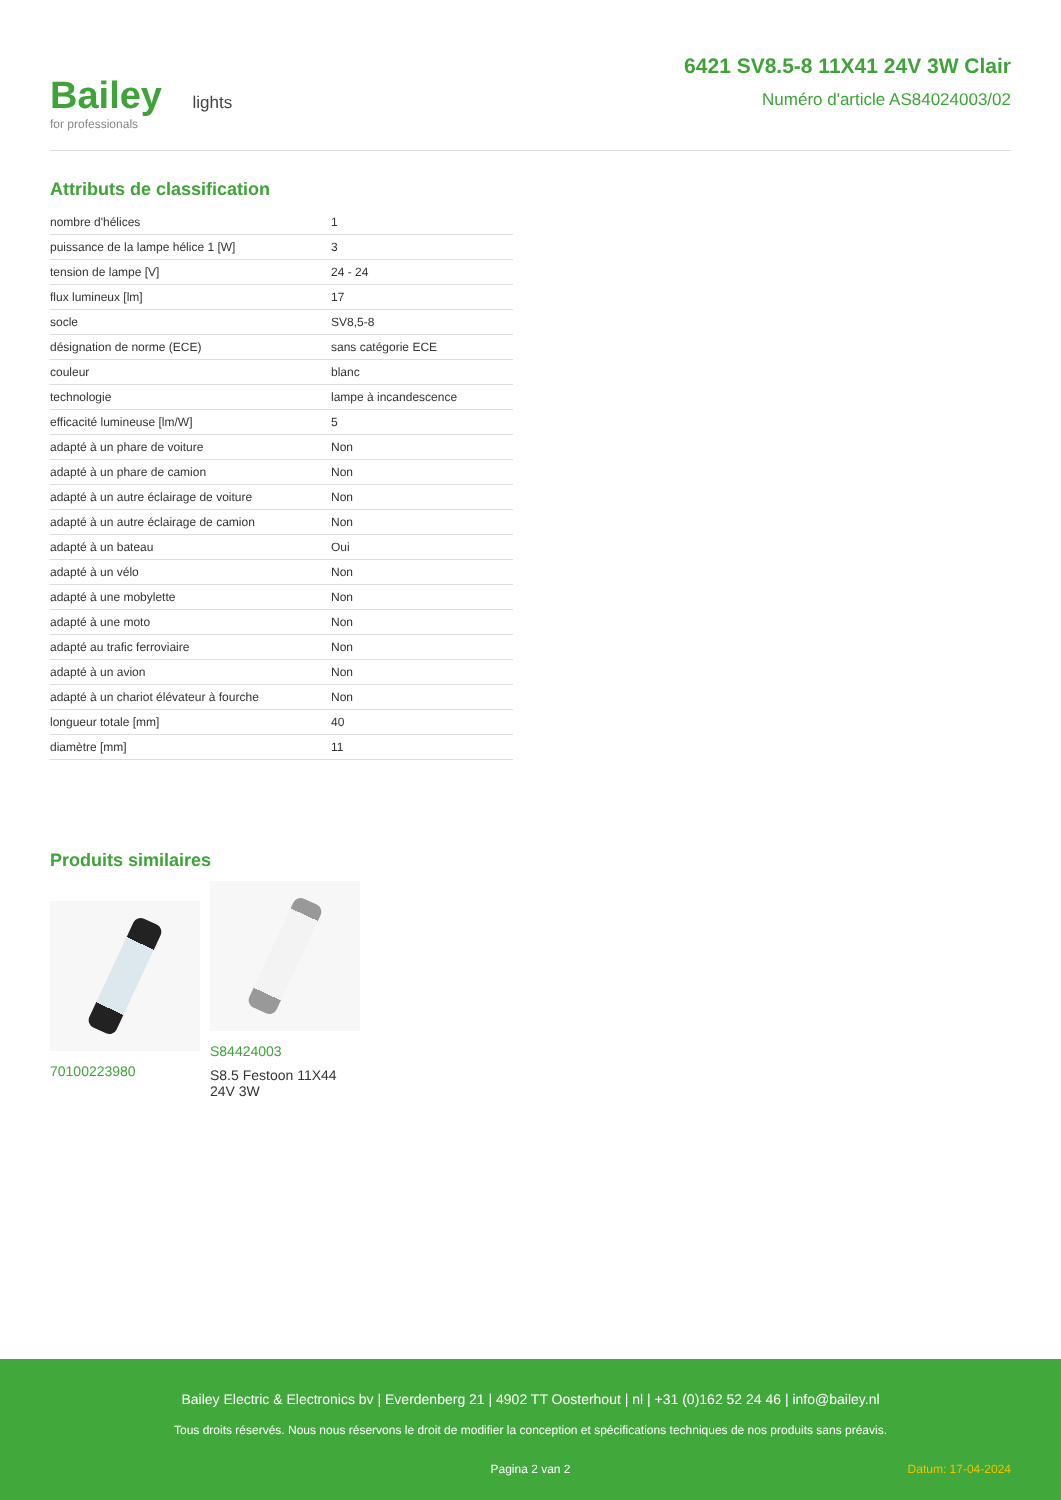Bailey lights
for professionals
6421 SV8.5-8 11X41 24V 3W Clair
Numéro d'article AS84024003/02
Attributs de classification
| nombre d'hélices | 1 |
| puissance de la lampe hélice 1 [W] | 3 |
| tension de lampe [V] | 24 - 24 |
| flux lumineux [lm] | 17 |
| socle | SV8,5-8 |
| désignation de norme (ECE) | sans catégorie ECE |
| couleur | blanc |
| technologie | lampe à incandescence |
| efficacité lumineuse [lm/W] | 5 |
| adapté à un phare de voiture | Non |
| adapté à un phare de camion | Non |
| adapté à un autre éclairage de voiture | Non |
| adapté à un autre éclairage de camion | Non |
| adapté à un bateau | Oui |
| adapté à un vélo | Non |
| adapté à une mobylette | Non |
| adapté à une moto | Non |
| adapté au trafic ferroviaire | Non |
| adapté à un avion | Non |
| adapté à un chariot élévateur à fourche | Non |
| longueur totale [mm] | 40 |
| diamètre [mm] | 11 |
Produits similaires
70100223980
S84424003
S8.5 Festoon 11X44 24V 3W
Bailey Electric & Electronics bv | Everdenberg 21 | 4902 TT Oosterhout | nl | +31 (0)162 52 24 46 | info@bailey.nl
Tous droits réservés. Nous nous réservons le droit de modifier la conception et spécifications techniques de nos produits sans préavis.
Pagina 2 van 2 Datum: 17-04-2024